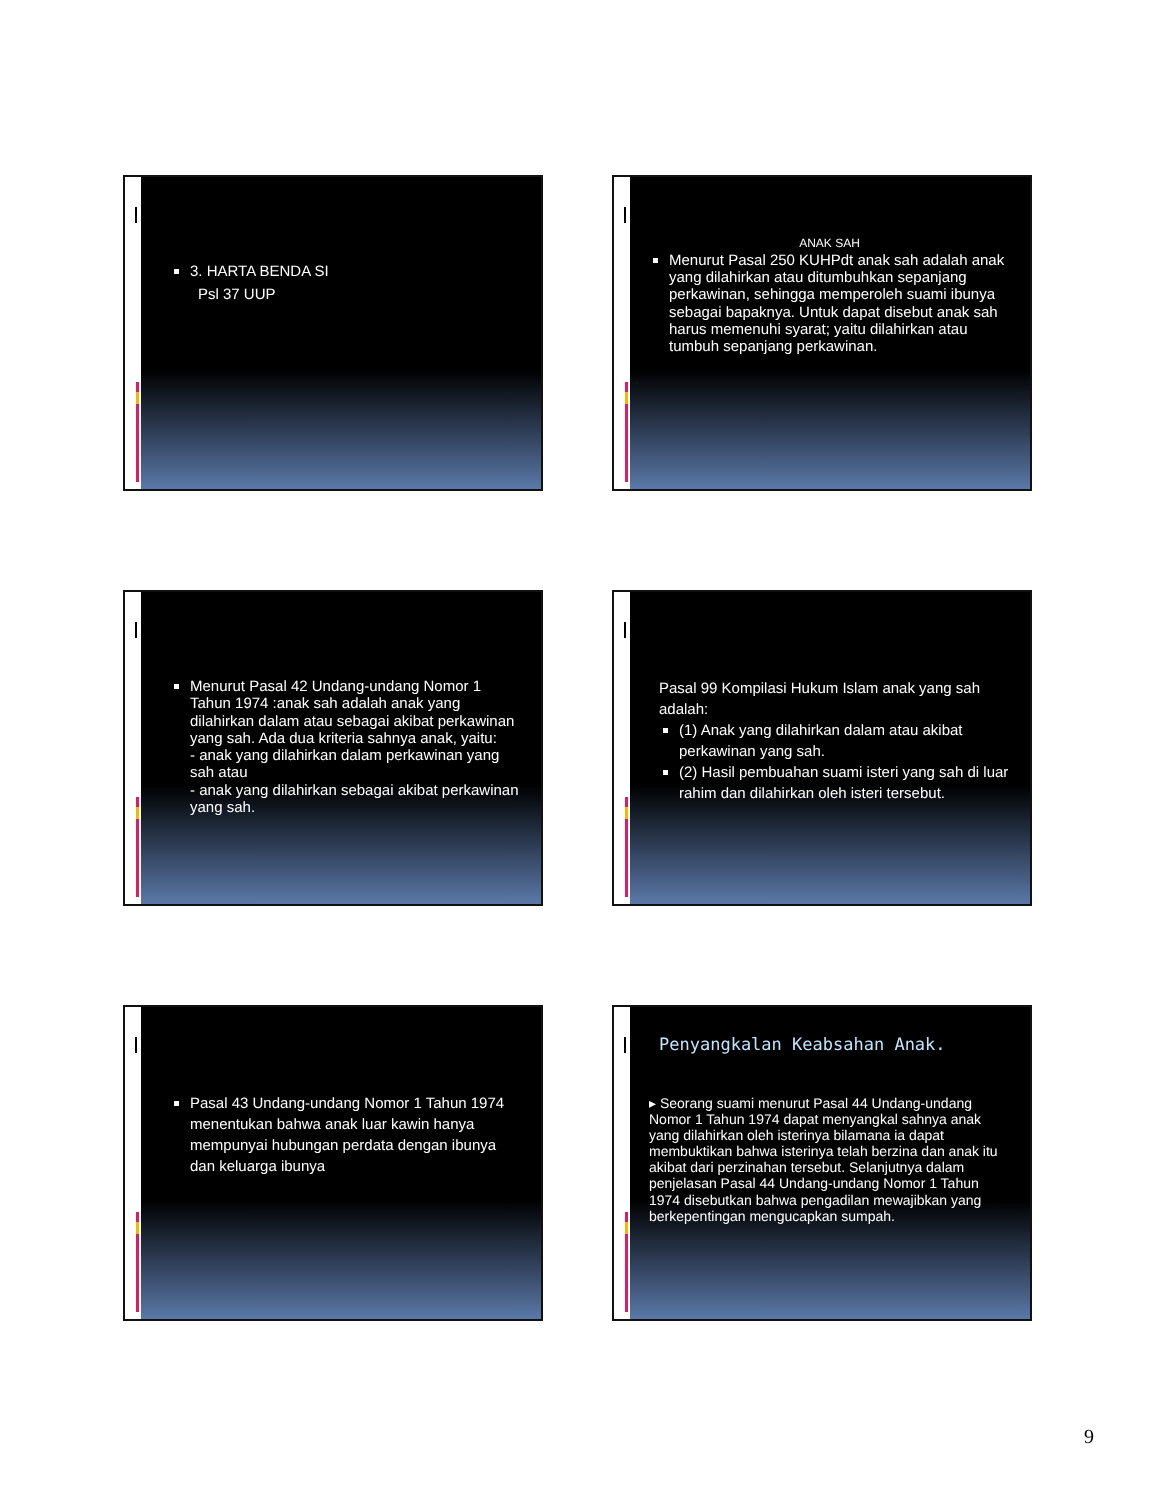3. HARTA BENDA SI
Psl 37 UUP
ANAK SAH
Menurut Pasal 250 KUHPdt anak sah adalah anak yang dilahirkan atau ditumbuhkan sepanjang perkawinan, sehingga memperoleh suami ibunya sebagai bapaknya. Untuk dapat disebut anak sah harus memenuhi syarat; yaitu dilahirkan atau tumbuh sepanjang perkawinan.
Menurut Pasal 42 Undang-undang Nomor 1 Tahun 1974 :anak sah adalah anak yang dilahirkan dalam atau sebagai akibat perkawinan yang sah. Ada dua kriteria sahnya anak, yaitu:
- anak yang dilahirkan dalam perkawinan yang sah atau
- anak yang dilahirkan sebagai akibat perkawinan yang sah.
Pasal 99 Kompilasi Hukum Islam anak yang sah adalah:
(1) Anak yang dilahirkan dalam atau akibat perkawinan yang sah.
(2) Hasil pembuahan suami isteri yang sah di luar rahim dan dilahirkan oleh isteri tersebut.
Pasal 43 Undang-undang Nomor 1 Tahun 1974 menentukan bahwa anak luar kawin hanya mempunyai hubungan perdata dengan ibunya dan keluarga ibunya
Penyangkalan Keabsahan Anak.
▸ Seorang suami menurut Pasal 44 Undang-undang Nomor 1 Tahun 1974 dapat menyangkal sahnya anak yang dilahirkan oleh isterinya bilamana ia dapat membuktikan bahwa isterinya telah berzina dan anak itu akibat dari perzinahan tersebut. Selanjutnya dalam penjelasan Pasal 44 Undang-undang Nomor 1 Tahun 1974 disebutkan bahwa pengadilan mewajibkan yang berkepentingan mengucapkan sumpah.
9